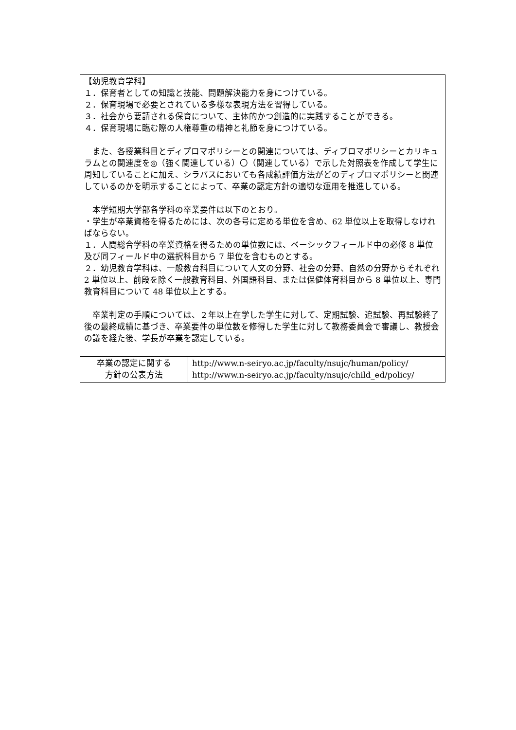| 【幼児教育学科】 １．保育者としての知識と技能、問題解決能力を身につけている。 ２．保育現場で必要とされている多様な表現方法を習得している。 ３．社会から要請される保育について、主体的かつ創造的に実践することができる。 ４．保育現場に臨む際の人権尊重の精神と礼節を身につけている。 また、各授業科目とディプロマポリシーとの関連については、ディプロマポリシーとカリキュラムとの関連度を◎（強く関連している）〇（関連している）で示した対照表を作成して学生に周知していることに加え、シラバスにおいても各成績評価方法がどのディプロマポリシーと関連しているのかを明示することによって、卒業の認定方針の適切な運用を推進している。 本学短期大学部各学科の卒業要件は以下のとおり。 ・学生が卒業資格を得るためには、次の各号に定める単位を含め、62 単位以上を取得しなければならない。 １．人間総合学科の卒業資格を得るための単位数には、ベーシックフィールド中の必修 8 単位及び同フィールド中の選択科目から 7 単位を含むものとする。 ２．幼児教育学科は、一般教育科目について人文の分野、社会の分野、自然の分野からそれぞれ 2 単位以上、前段を除く一般教育科目、外国語科目、または保健体育科目から 8 単位以上、専門教育科目について 48 単位以上とする。 卒業判定の手順については、２年以上在学した学生に対して、定期試験、追試験、再試験終了後の最終成績に基づき、卒業要件の単位数を修得した学生に対して教務委員会で審議し、教授会の議を経た後、学長が卒業を認定している。 | |
| 卒業の認定に関する 方針の公表方法 | http://www.n-seiryo.ac.jp/faculty/nsujc/human/policy/ http://www.n-seiryo.ac.jp/faculty/nsujc/child_ed/policy/ |